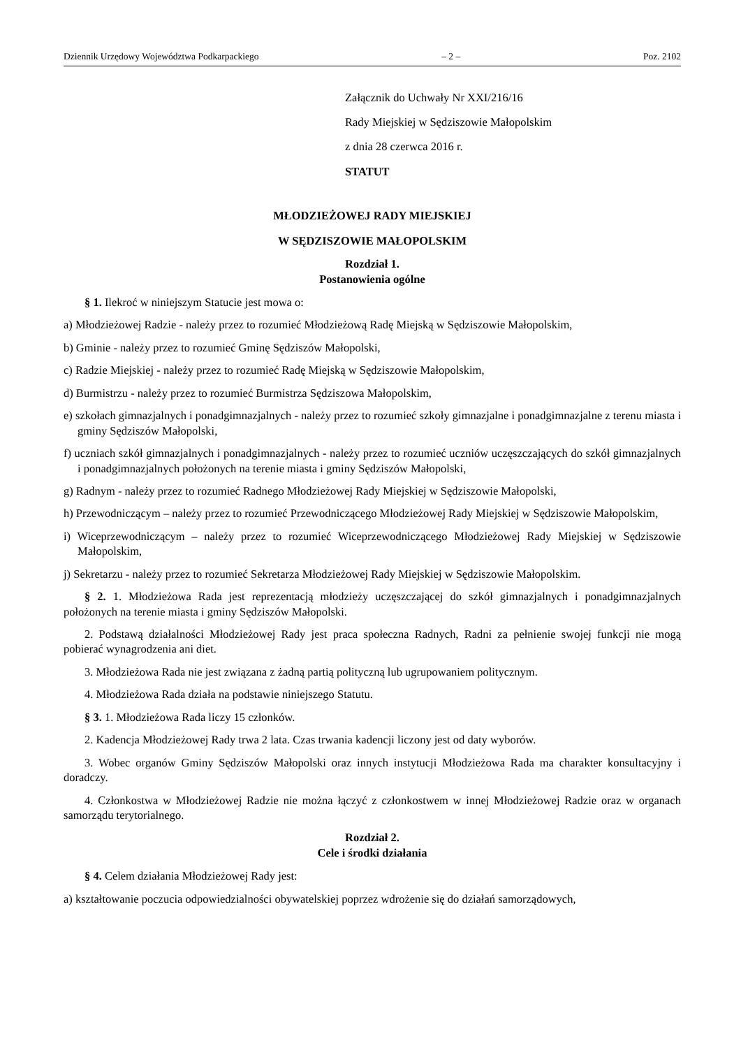Dziennik Urzędowy Województwa Podkarpackiego – 2 – Poz. 2102
Załącznik do Uchwały Nr XXI/216/16
Rady Miejskiej w Sędziszowie Małopolskim
z dnia 28 czerwca 2016 r.
STATUT
MŁODZIEŻOWEJ RADY MIEJSKIEJ
W SĘDZISZOWIE MAŁOPOLSKIM
Rozdział 1.
Postanowienia ogólne
§ 1. Ilekroć w niniejszym Statucie jest mowa o:
a) Młodzieżowej Radzie - należy przez to rozumieć Młodzieżową Radę Miejską w Sędziszowie Małopolskim,
b) Gminie - należy przez to rozumieć Gminę Sędziszów Małopolski,
c) Radzie Miejskiej - należy przez to rozumieć Radę Miejską w Sędziszowie Małopolskim,
d) Burmistrzu - należy przez to rozumieć Burmistrza Sędziszowa Małopolskim,
e) szkołach gimnazjalnych i ponadgimnazjalnych - należy przez to rozumieć szkoły gimnazjalne i ponadgimnazjalne z terenu miasta i gminy Sędziszów Małopolski,
f) uczniach szkół gimnazjalnych i ponadgimnazjalnych - należy przez to rozumieć uczniów uczęszczających do szkół gimnazjalnych i ponadgimnazjalnych położonych na terenie miasta i gminy Sędziszów Małopolski,
g) Radnym - należy przez to rozumieć Radnego Młodzieżowej Rady Miejskiej w Sędziszowie Małopolski,
h) Przewodniczącym – należy przez to rozumieć Przewodniczącego Młodzieżowej Rady Miejskiej w Sędziszowie Małopolskim,
i) Wiceprzewodniczącym – należy przez to rozumieć Wiceprzewodniczącego Młodzieżowej Rady Miejskiej w Sędziszowie Małopolskim,
j) Sekretarzu - należy przez to rozumieć Sekretarza Młodzieżowej Rady Miejskiej w Sędziszowie Małopolskim.
§ 2. 1. Młodzieżowa Rada jest reprezentacją młodzieży uczęszczającej do szkół gimnazjalnych i ponadgimnazjalnych położonych na terenie miasta i gminy Sędziszów Małopolski.
2. Podstawą działalności Młodzieżowej Rady jest praca społeczna Radnych, Radni za pełnienie swojej funkcji nie mogą pobierać wynagrodzenia ani diet.
3. Młodzieżowa Rada nie jest związana z żadną partią polityczną lub ugrupowaniem politycznym.
4. Młodzieżowa Rada działa na podstawie niniejszego Statutu.
§ 3. 1. Młodzieżowa Rada liczy 15 członków.
2. Kadencja Młodzieżowej Rady trwa 2 lata. Czas trwania kadencji liczony jest od daty wyborów.
3. Wobec organów Gminy Sędziszów Małopolski oraz innych instytucji Młodzieżowa Rada ma charakter konsultacyjny i doradczy.
4. Członkostwa w Młodzieżowej Radzie nie można łączyć z członkostwem w innej Młodzieżowej Radzie oraz w organach samorządu terytorialnego.
Rozdział 2.
Cele i środki działania
§ 4. Celem działania Młodzieżowej Rady jest:
a) kształtowanie poczucia odpowiedzialności obywatelskiej poprzez wdrożenie się do działań samorządowych,